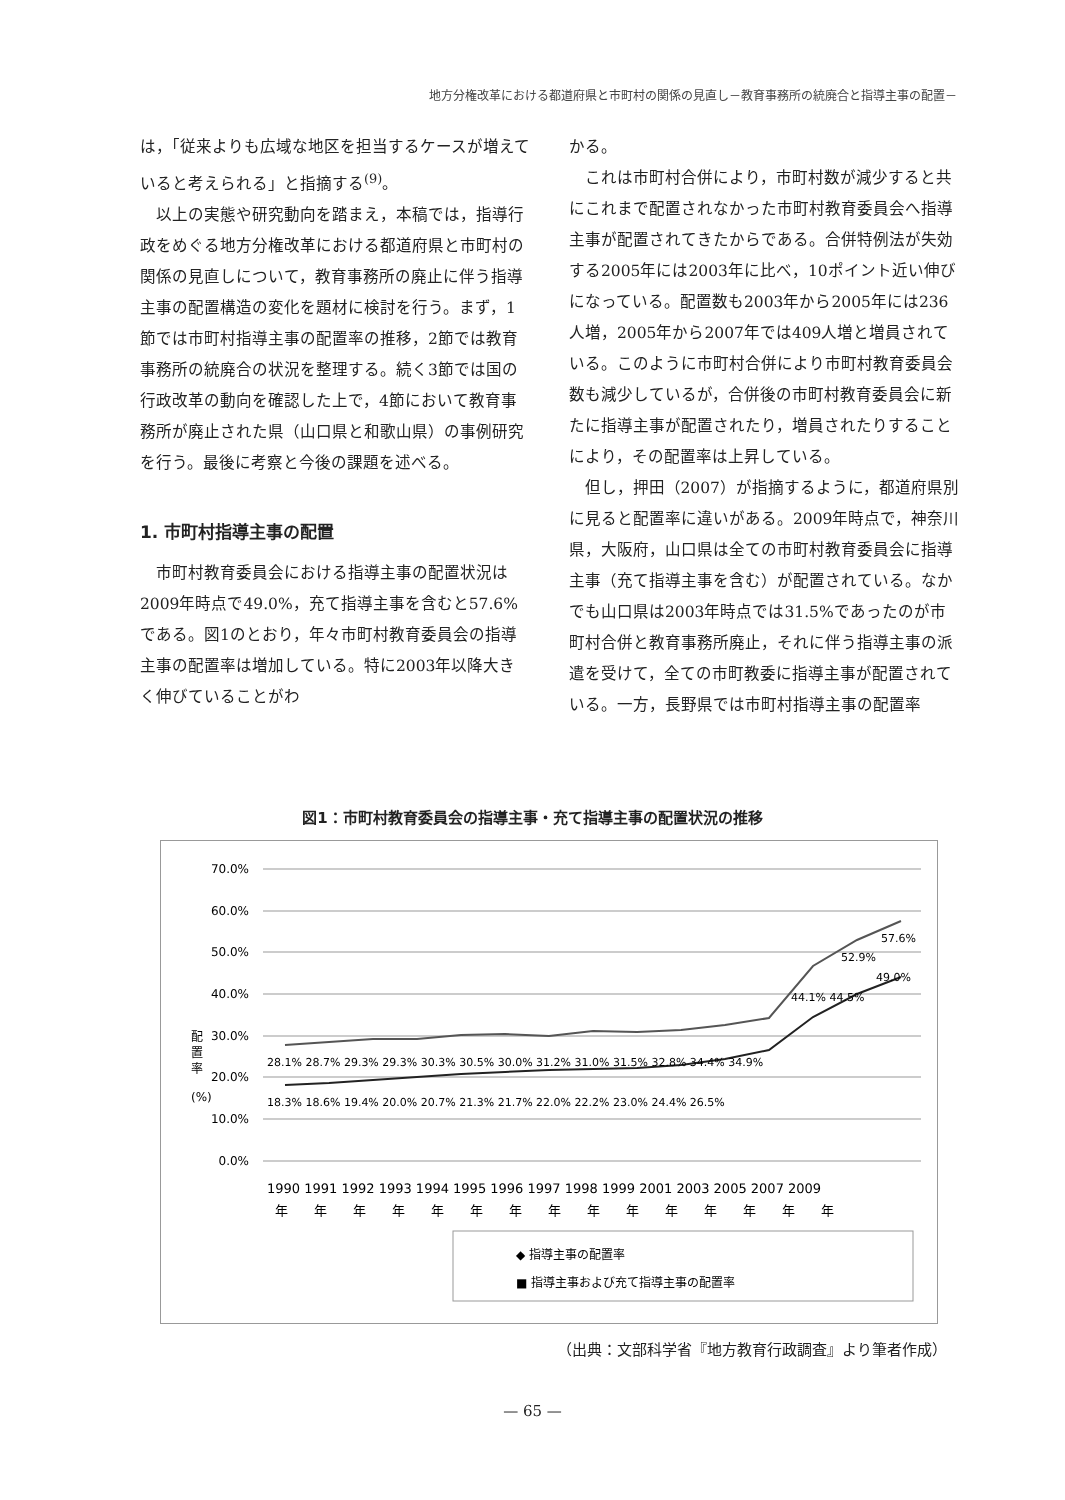地方分権改革における都道府県と市町村の関係の見直し－教育事務所の統廃合と指導主事の配置－
は，「従来よりも広域な地区を担当するケースが増えていると考えられる」と指摘する<sup>(9)</sup>。
以上の実態や研究動向を踏まえ，本稿では，指導行政をめぐる地方分権改革における都道府県と市町村の関係の見直しについて，教育事務所の廃止に伴う指導主事の配置構造の変化を題材に検討を行う。まず，1節では市町村指導主事の配置率の推移，2節では教育事務所の統廃合の状況を整理する。続く3節では国の行政改革の動向を確認した上で，4節において教育事務所が廃止された県（山口県と和歌山県）の事例研究を行う。最後に考察と今後の課題を述べる。
1. 市町村指導主事の配置
市町村教育委員会における指導主事の配置状況は2009年時点で49.0%，充て指導主事を含むと57.6%である。図1のとおり，年々市町村教育委員会の指導主事の配置率は増加している。特に2003年以降大きく伸びていることがわ
かる。
これは市町村合併により，市町村数が減少すると共にこれまで配置されなかった市町村教育委員会へ指導主事が配置されてきたからである。合併特例法が失効する2005年には2003年に比べ，10ポイント近い伸びになっている。配置数も2003年から2005年には236人増，2005年から2007年では409人増と増員されている。このように市町村合併により市町村教育委員会数も減少しているが，合併後の市町村教育委員会に新たに指導主事が配置されたり，増員されたりすることにより，その配置率は上昇している。
但し，押田（2007）が指摘するように，都道府県別に見ると配置率に違いがある。2009年時点で，神奈川県，大阪府，山口県は全ての市町村教育委員会に指導主事（充て指導主事を含む）が配置されている。なかでも山口県は2003年時点では31.5%であったのが市町村合併と教育事務所廃止，それに伴う指導主事の派遣を受けて，全ての市町教委に指導主事が配置されている。一方，長野県では市町村指導主事の配置率
図1：市町村教育委員会の指導主事・充て指導主事の配置状況の推移
70.0%
60.0%
50.0%
40.0%
30.0%
20.0%
10.0%
0.0%
配
置
率
(%)
28.1% 28.7% 29.3% 29.3% 30.3% 30.5% 30.0% 31.2% 31.0% 31.5% 32.8% 34.4% 34.9%
18.3% 18.6% 19.4% 20.0% 20.7% 21.3% 21.7% 22.0% 22.2% 23.0% 24.4% 26.5%
44.1% 44.5%
52.9%
49.0%
57.6%
1990 1991 1992 1993 1994 1995 1996 1997 1998 1999 2001 2003 2005 2007 2009
年年年年年年年年年年年年年年年
◆ 指導主事の配置率
■ 指導主事および充て指導主事の配置率
（出典：文部科学省『地方教育行政調査』より筆者作成）
— 65 —